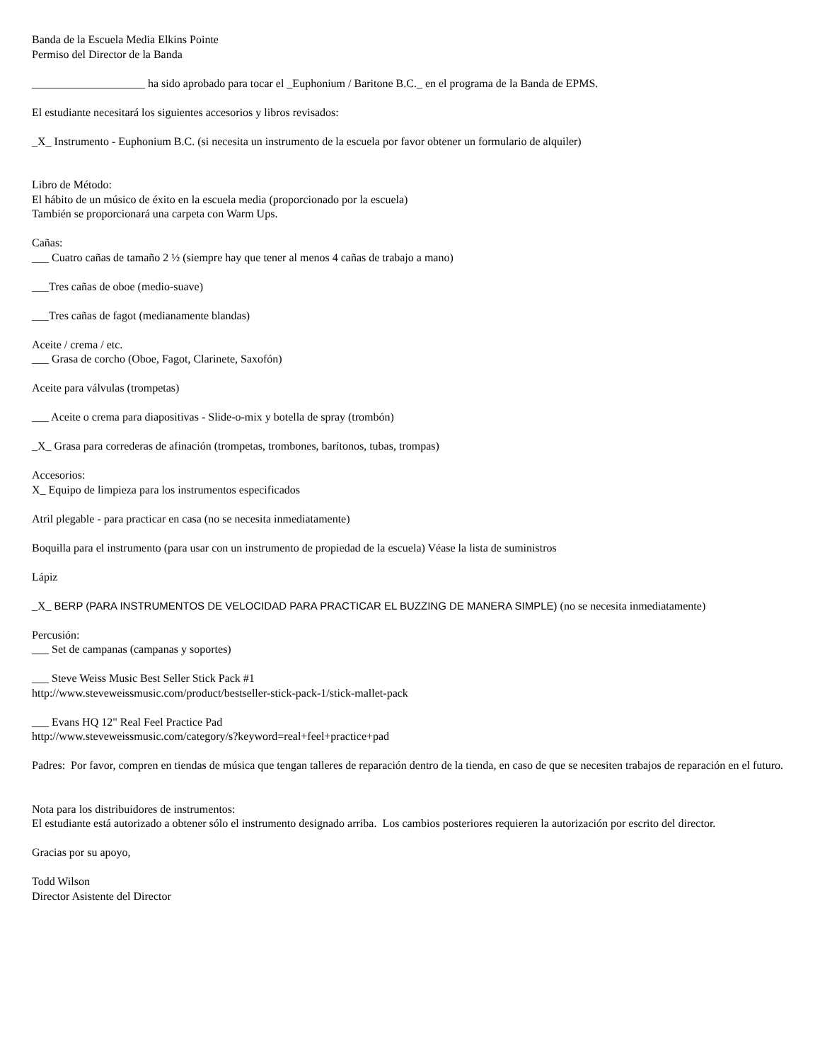Banda de la Escuela Media Elkins Pointe
Permiso del Director de la Banda
____________________ ha sido aprobado para tocar el _Euphonium / Baritone B.C._ en el programa de la Banda de EPMS.
El estudiante necesitará los siguientes accesorios y libros revisados:
_X_ Instrumento - Euphonium B.C. (si necesita un instrumento de la escuela por favor obtener un formulario de alquiler)
Libro de Método:
El hábito de un músico de éxito en la escuela media (proporcionado por la escuela)
También se proporcionará una carpeta con Warm Ups.
Cañas:
___ Cuatro cañas de tamaño 2 ½ (siempre hay que tener al menos 4 cañas de trabajo a mano)
___Tres cañas de oboe (medio-suave)
___Tres cañas de fagot (medianamente blandas)
Aceite / crema / etc.
___ Grasa de corcho (Oboe, Fagot, Clarinete, Saxofón)
Aceite para válvulas (trompetas)
___ Aceite o crema para diapositivas - Slide-o-mix y botella de spray (trombón)
_X_ Grasa para correderas de afinación (trompetas, trombones, barítonos, tubas, trompas)
Accesorios:
X_ Equipo de limpieza para los instrumentos especificados
Atril plegable - para practicar en casa (no se necesita inmediatamente)
Boquilla para el instrumento (para usar con un instrumento de propiedad de la escuela) Véase la lista de suministros
Lápiz
_X_ BERP (PARA INSTRUMENTOS DE VELOCIDAD PARA PRACTICAR EL BUZZING DE MANERA SIMPLE) (no se necesita inmediatamente)
Percusión:
___ Set de campanas (campanas y soportes)
___ Steve Weiss Music Best Seller Stick Pack #1
http://www.steveweissmusic.com/product/bestseller-stick-pack-1/stick-mallet-pack
___ Evans HQ 12" Real Feel Practice Pad
http://www.steveweissmusic.com/category/s?keyword=real+feel+practice+pad
Padres: Por favor, compren en tiendas de música que tengan talleres de reparación dentro de la tienda, en caso de que se necesiten trabajos de reparación en el futuro.
Nota para los distribuidores de instrumentos:
El estudiante está autorizado a obtener sólo el instrumento designado arriba. Los cambios posteriores requieren la autorización por escrito del director.
Gracias por su apoyo,
Todd Wilson
Director Asistente del Director